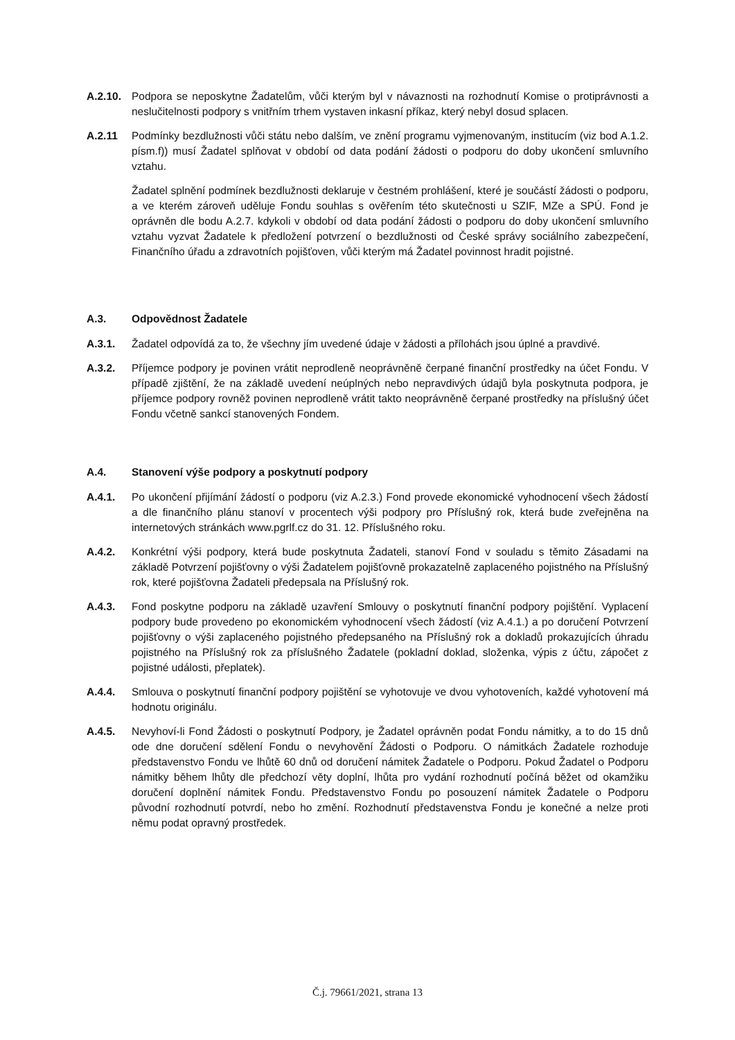A.2.10. Podpora se neposkytne Žadatelům, vůči kterým byl v návaznosti na rozhodnutí Komise o protiprávnosti a neslučitelnosti podpory s vnitřním trhem vystaven inkasní příkaz, který nebyl dosud splacen.
A.2.11 Podmínky bezdlužnosti vůči státu nebo dalším, ve znění programu vyjmenovaným, institucím (viz bod A.1.2. písm.f)) musí Žadatel splňovat v období od data podání žádosti o podporu do doby ukončení smluvního vztahu.
Žadatel splnění podmínek bezdlužnosti deklaruje v čestném prohlášení, které je součástí žádosti o podporu, a ve kterém zároveň uděluje Fondu souhlas s ověřením této skutečnosti u SZIF, MZe a SPÚ. Fond je oprávněn dle bodu A.2.7. kdykoli v období od data podání žádosti o podporu do doby ukončení smluvního vztahu vyzvat Žadatele k předložení potvrzení o bezdlužnosti od České správy sociálního zabezpečení, Finančního úřadu a zdravotních pojišťoven, vůči kterým má Žadatel povinnost hradit pojistné.
A.3. Odpovědnost Žadatele
A.3.1. Žadatel odpovídá za to, že všechny jím uvedené údaje v žádosti a přílohách jsou úplné a pravdivé.
A.3.2. Příjemce podpory je povinen vrátit neprodleně neoprávněně čerpané finanční prostředky na účet Fondu. V případě zjištění, že na základě uvedení neúplných nebo nepravdivých údajů byla poskytnuta podpora, je příjemce podpory rovněž povinen neprodleně vrátit takto neoprávněně čerpané prostředky na příslušný účet Fondu včetně sankcí stanovených Fondem.
A.4. Stanovení výše podpory a poskytnutí podpory
A.4.1. Po ukončení přijímání žádostí o podporu (viz A.2.3.) Fond provede ekonomické vyhodnocení všech žádostí a dle finančního plánu stanoví v procentech výši podpory pro Příslušný rok, která bude zveřejněna na internetových stránkách www.pgrlf.cz do 31. 12. Příslušného roku.
A.4.2. Konkrétní výši podpory, která bude poskytnuta Žadateli, stanoví Fond v souladu s těmito Zásadami na základě Potvrzení pojišťovny o výši Žadatelem pojišťovně prokazatelně zaplaceného pojistného na Příslušný rok, které pojišťovna Žadateli předepsala na Příslušný rok.
A.4.3. Fond poskytne podporu na základě uzavření Smlouvy o poskytnutí finanční podpory pojištění. Vyplacení podpory bude provedeno po ekonomickém vyhodnocení všech žádostí (viz A.4.1.) a po doručení Potvrzení pojišťovny o výši zaplaceného pojistného předepsaného na Příslušný rok a dokladů prokazujících úhradu pojistného na Příslušný rok za příslušného Žadatele (pokladní doklad, složenka, výpis z účtu, zápočet z pojistné události, přeplatek).
A.4.4. Smlouva o poskytnutí finanční podpory pojištění se vyhotovuje ve dvou vyhotoveních, každé vyhotovení má hodnotu originálu.
A.4.5. Nevyhoví-li Fond Žádosti o poskytnutí Podpory, je Žadatel oprávněn podat Fondu námitky, a to do 15 dnů ode dne doručení sdělení Fondu o nevyhovění Žádosti o Podporu. O námitkách Žadatele rozhoduje představenstvo Fondu ve lhůtě 60 dnů od doručení námitek Žadatele o Podporu. Pokud Žadatel o Podporu námitky během lhůty dle předchozí věty doplní, lhůta pro vydání rozhodnutí počíná běžet od okamžiku doručení doplnění námitek Fondu. Představenstvo Fondu po posouzení námitek Žadatele o Podporu původní rozhodnutí potvrdí, nebo ho změní. Rozhodnutí představenstva Fondu je konečné a nelze proti němu podat opravný prostředek.
Č.j. 79661/2021, strana 13